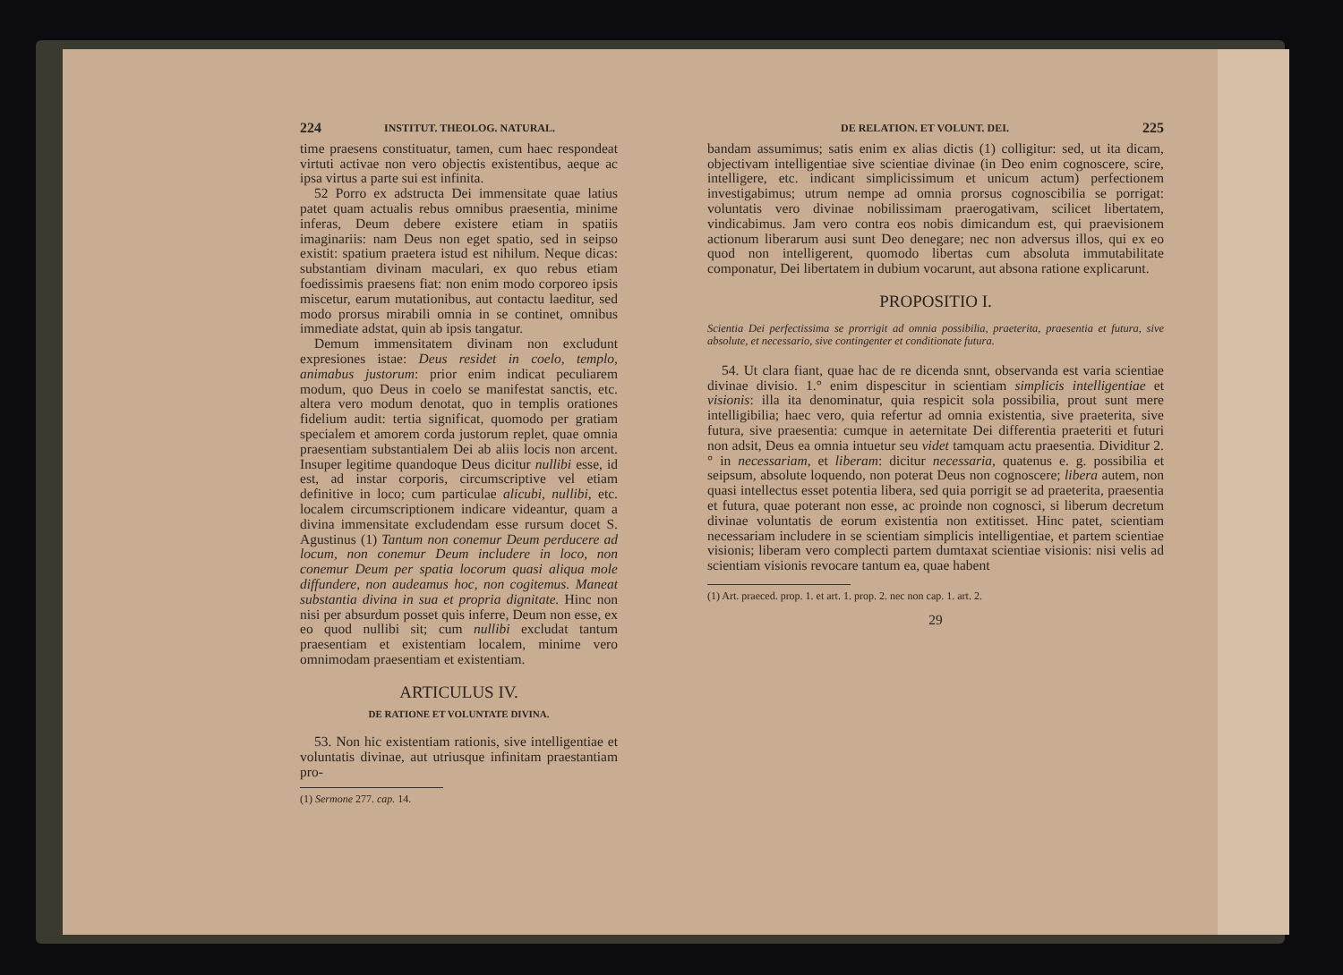224 INSTITUT. THEOLOG. NATURAL.
time praesens constituatur, tamen, cum haec respondeat virtuti activae non vero objectis existentibus, aeque ac ipsa virtus a parte sui est infinita.
52 Porro ex adstructa Dei immensitate quae latius patet quam actualis rebus omnibus praesentia, minime inferas, Deum debere existere etiam in spatiis imaginariis: nam Deus non eget spatio, sed in seipso existit: spatium praetera istud est nihilum. Neque dicas: substantiam divinam maculari, ex quo rebus etiam foedissimis praesens fiat: non enim modo corporeo ipsis miscetur, earum mutationibus, aut contactu laeditur, sed modo prorsus mirabili omnia in se continet, omnibus immediate adstat, quin ab ipsis tangatur.
Demum immensitatem divinam non excludunt expresiones istae: Deus residet in coelo, templo, animabus justorum: prior enim indicat peculiarem modum, quo Deus in coelo se manifestat sanctis, etc. altera vero modum denotat, quo in templis orationes fidelium audit: tertia significat, quomodo per gratiam specialem et amorem corda justorum replet, quae omnia praesentiam substantialem Dei ab aliis locis non arcent. Insuper legitime quandoque Deus dicitur nullibi esse, id est, ad instar corporis, circumscriptive vel etiam definitive in loco; cum particulae alicubi, nullibi, etc. localem circumscriptionem indicare videantur, quam a divina immensitate excludendam esse rursum docet S. Agustinus (1) Tantum non conemur Deum perducere ad locum, non conemur Deum includere in loco, non conemur Deum per spatia locorum quasi aliqua mole diffundere, non audeamus hoc, non cogitemus. Maneat substantia divina in sua et propria dignitate. Hinc non nisi per absurdum posset quis inferre, Deum non esse, ex eo quod nullibi sit; cum nullibi excludat tantum praesentiam et existentiam localem, minime vero omnimodam praesentiam et existentiam.
ARTICULUS IV.
DE RATIONE ET VOLUNTATE DIVINA.
53. Non hic existentiam rationis, sive intelligentiae et voluntatis divinae, aut utriusque infinitam praestantiam pro-
(1) Sermone 277. cap. 14.
DE RELATION. ET VOLUNT. DEI. 225
bandam assumimus; satis enim ex alias dictis (1) colligitur: sed, ut ita dicam, objectivam intelligentiae sive scientiae divinae (in Deo enim cognoscere, scire, intelligere, etc. indicant simplicissimum et unicum actum) perfectionem investigabimus; utrum nempe ad omnia prorsus cognoscibilia se porrigat: voluntatis vero divinae nobilissimam praerogativam, scilicet libertatem, vindicabimus. Jam vero contra eos nobis dimicandum est, qui praevisionem actionum liberarum ausi sunt Deo denegare; nec non adversus illos, qui ex eo quod non intelligerent, quomodo libertas cum absoluta immutabilitate componatur, Dei libertatem in dubium vocarunt, aut absona ratione explicarunt.
PROPOSITIO I.
Scientia Dei perfectissima se prorrigit ad omnia possibilia, praeterita, praesentia et futura, sive absolute, et necessario, sive contingenter et conditionate futura.
54. Ut clara fiant, quae hac de re dicenda snnt, observanda est varia scientiae divinae divisio. 1.° enim dispescitur in scientiam simplicis intelligentiae et visionis: illa ita denominatur, quia respicit sola possibilia, prout sunt mere intelligibilia; haec vero, quia refertur ad omnia existentia, sive praeterita, sive futura, sive praesentia: cumque in aeternitate Dei differentia praeteriti et futuri non adsit, Deus ea omnia intuetur seu videt tamquam actu praesentia. Dividitur 2.° in necessariam, et liberam: dicitur necessaria, quatenus e. g. possibilia et seipsum, absolute loquendo, non poterat Deus non cognoscere; libera autem, non quasi intellectus esset potentia libera, sed quia porrigit se ad praeterita, praesentia et futura, quae poterant non esse, ac proinde non cognosci, si liberum decretum divinae voluntatis de eorum existentia non extitisset. Hinc patet, scientiam necessariam includere in se scientiam simplicis intelligentiae, et partem scientiae visionis; liberam vero complecti partem dumtaxat scientiae visionis: nisi velis ad scientiam visionis revocare tantum ea, quae habent
(1) Art. praeced. prop. 1. et art. 1. prop. 2. nec non cap. 1. art. 2.
29